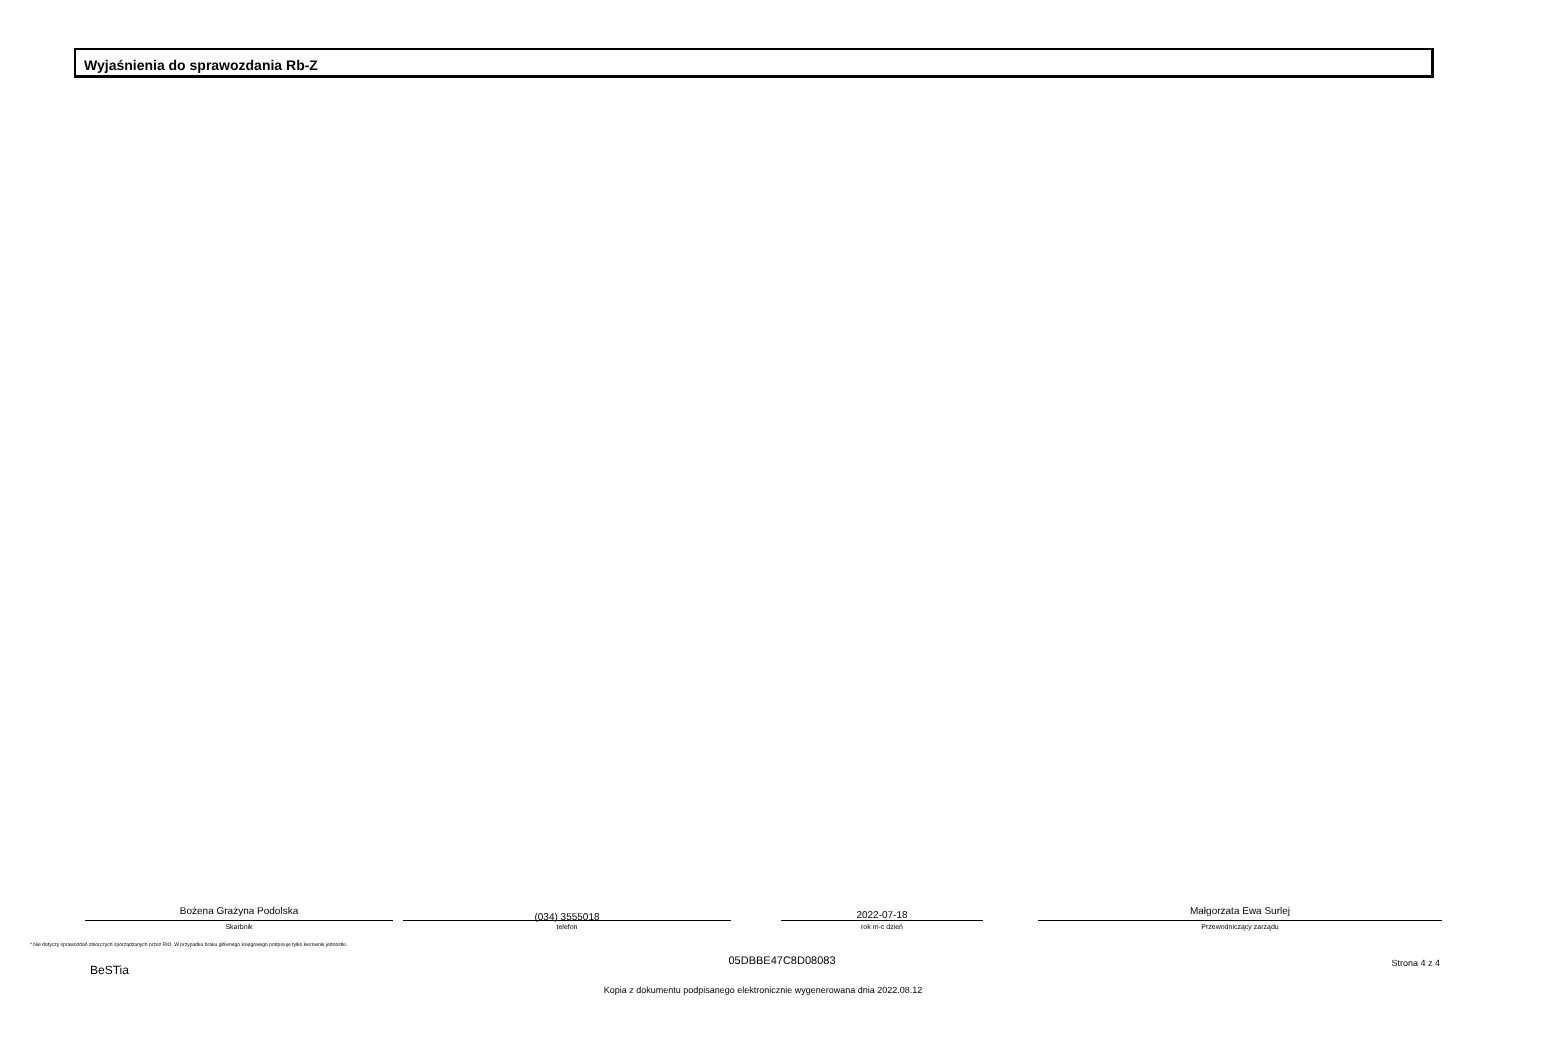Wyjaśnienia do sprawozdania Rb-Z
Bożena Grażyna Podolska
Skarbnik
(034) 3555018
telefon
2022-07-18
rok m-c dzień
Małgorzata Ewa Surlej
Przewodniczący zarządu
* Nie dotyczy sprawozdań zbiorczych sporządzanych przez RIO. W przypadku braku głównego księgowego podpisuje tylko kierownik jednostki.
BeSTia
05DBBE47C8D08083 Strona 4 z 4
Kopia z dokumentu podpisanego elektronicznie wygenerowana dnia 2022.08.12